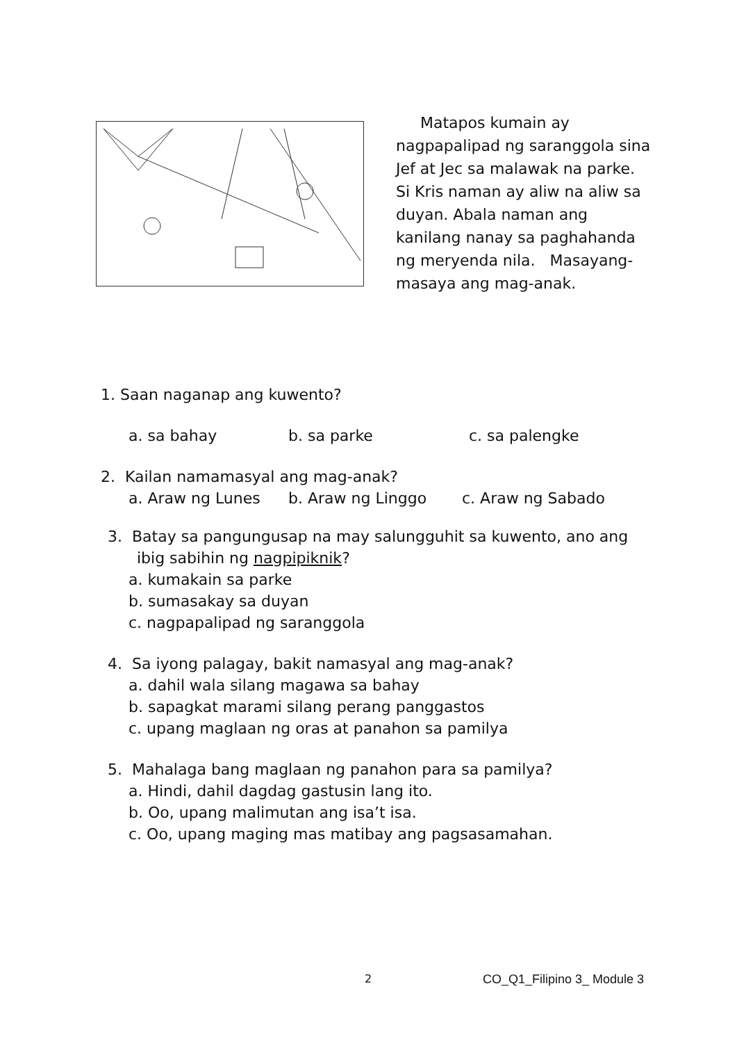Matapos kumain ay nagpapalipad ng saranggola sina Jef at Jec sa malawak na parke. Si Kris naman ay aliw na aliw sa duyan. Abala naman ang kanilang nanay sa paghahanda ng meryenda nila. Masayang-masaya ang mag-anak.
1. Saan naganap ang kuwento?
a. sa bahay b. sa parke c. sa palengke
2. Kailan namamasyal ang mag-anak?
a. Araw ng Lunes b. Araw ng Linggo c. Araw ng Sabado
3. Batay sa pangungusap na may salungguhit sa kuwento, ano ang
ibig sabihin ng nagpipiknik?
a. kumakain sa parke
b. sumasakay sa duyan
c. nagpapalipad ng saranggola
4. Sa iyong palagay, bakit namasyal ang mag-anak?
a. dahil wala silang magawa sa bahay
b. sapagkat marami silang perang panggastos
c. upang maglaan ng oras at panahon sa pamilya
5. Mahalaga bang maglaan ng panahon para sa pamilya?
a. Hindi, dahil dagdag gastusin lang ito.
b. Oo, upang malimutan ang isa’t isa.
c. Oo, upang maging mas matibay ang pagsasamahan.
2 CO_Q1_Filipino 3_ Module 3